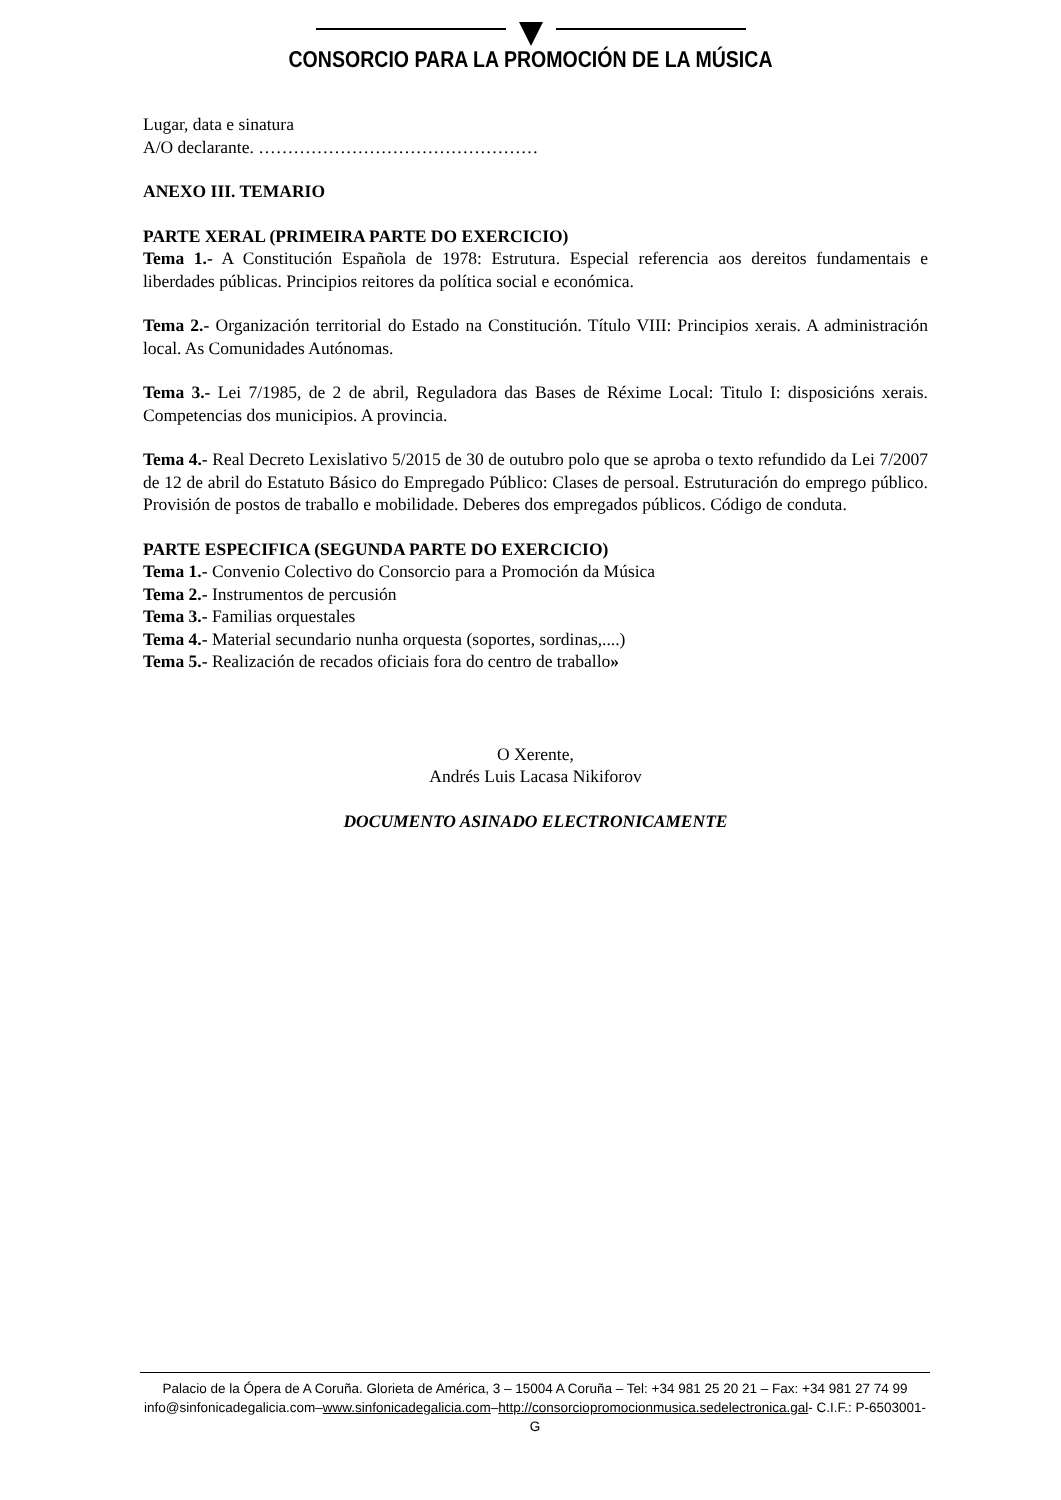CONSORCIO PARA LA PROMOCIÓN DE LA MÚSICA
Lugar, data e sinatura
A/O declarante. …………………………………………
ANEXO III. TEMARIO
PARTE XERAL (PRIMEIRA PARTE DO EXERCICIO)
Tema 1.- A Constitución Española de 1978: Estrutura. Especial referencia aos dereitos fundamentais e liberdades públicas. Principios reitores da política social e económica.
Tema 2.- Organización territorial do Estado na Constitución. Título VIII: Principios xerais. A administración local. As Comunidades Autónomas.
Tema 3.- Lei 7/1985, de 2 de abril, Reguladora das Bases de Réxime Local: Titulo I: disposicións xerais. Competencias dos municipios. A provincia.
Tema 4.- Real Decreto Lexislativo 5/2015 de 30 de outubro polo que se aproba o texto refundido da Lei 7/2007 de 12 de abril do Estatuto Básico do Empregado Público: Clases de persoal. Estruturación do emprego público. Provisión de postos de traballo e mobilidade. Deberes dos empregados públicos. Código de conduta.
PARTE ESPECIFICA (SEGUNDA PARTE DO EXERCICIO)
Tema 1.- Convenio Colectivo do Consorcio para a Promoción da Música
Tema 2.- Instrumentos de percusión
Tema 3.- Familias orquestales
Tema 4.- Material secundario nunha orquesta (soportes, sordinas,....)
Tema 5.- Realización de recados oficiais fora do centro de traballo»
O Xerente,
Andrés Luis Lacasa Nikiforov
DOCUMENTO ASINADO ELECTRONICAMENTE
Palacio de la Ópera de A Coruña. Glorieta de América, 3 – 15004 A Coruña – Tel: +34 981 25 20 21 – Fax: +34 981 27 74 99
info@sinfonicadegalicia.com–www.sinfonicadegalicia.com–http://consorciopromocionmusica.sedelectronica.gal- C.I.F.: P-6503001-G